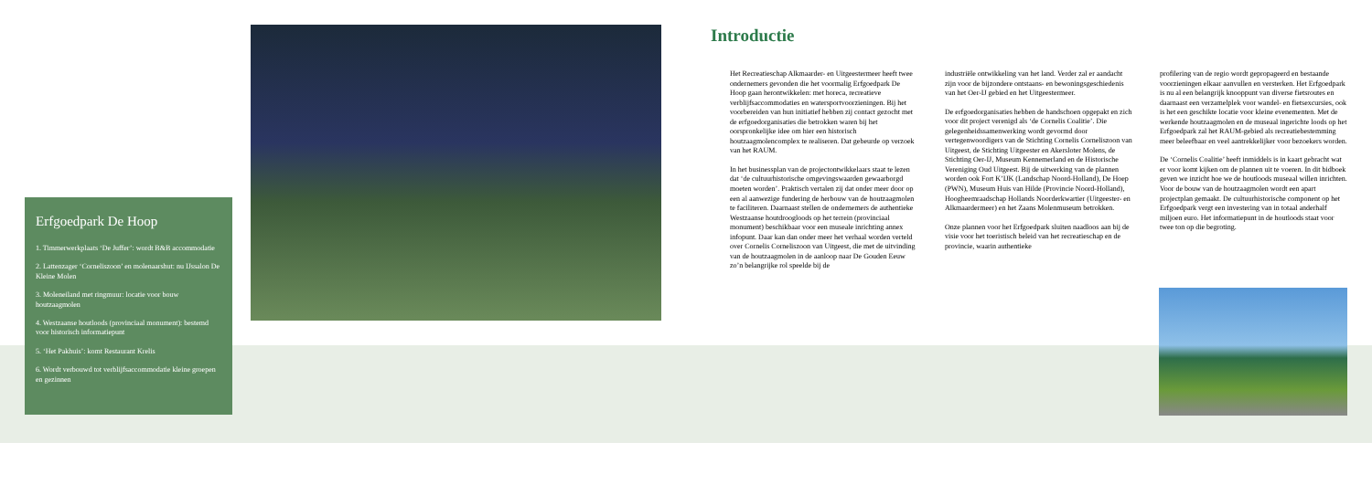Erfgoedpark De Hoop
1. Timmerwerkplaats ‘De Juffer’: wordt B&B accommodatie
2. Lattenzager ‘Corneliszoon’ en molenaarshut: nu IJssalon De Kleine Molen
3. Moleneiland met ringmuur: locatie voor bouw houtzaagmolen
4. Westzaanse houtloods (provinciaal monument): bestemd voor historisch informatiepunt
5. ‘Het Pakhuis’: komt Restaurant Krelis
6. Wordt verbouwd tot verblijfsaccommodatie kleine groepen en gezinnen
Introductie
Het Recreatieschap Alkmaarder- en Uitgeestermeer heeft twee ondernemers gevonden die het voormalig Erfgoedpark De Hoop gaan herontwikkelen: met horeca, recreatieve verblijfsaccommodaties en watersportvoorzieningen. Bij het voorbereiden van hun initiatief hebben zij contact gezocht met de erfgoedorganisaties die betrokken waren bij het oorspronkelijke idee om hier een historisch houtzaagmolencomplex te realiseren. Dat gebeurde op verzoek van het RAUM.
In het businessplan van de projectontwikkelaars staat te lezen dat ‘de cultuurhistorische omgevingswaarden gewaarborgd moeten worden’. Praktisch vertalen zij dat onder meer door op een al aanwezige fundering de herbouw van de houtzaagmolen te faciliteren. Daarnaast stellen de ondernemers de authentieke Westzaanse houtdroogloods op het terrein (provinciaal monument) beschikbaar voor een museale inrichting annex infopunt. Daar kan dan onder meer het verhaal worden verteld over Cornelis Corneliszoon van Uitgeest, die met de uitvinding van de houtzaagmolen in de aanloop naar De Gouden Eeuw zo’n belangrijke rol speelde bij de
industriële ontwikkeling van het land. Verder zal er aandacht zijn voor de bijzondere ontstaans- en bewoningsgeschiedenis van het Oer-IJ gebied en het Uitgeestermeer.
De erfgoedorganisaties hebben de handschoen opgepakt en zich voor dit project verenigd als ‘de Cornelis Coalitie’. Die gelegenheidssamenwerking wordt gevormd door vertegenwoordigers van de Stichting Cornelis Corneliszoon van Uitgeest, de Stichting Uitgeester en Akersloter Molens, de Stichting Oer-IJ, Museum Kennemerland en de Historische Vereniging Oud Uitgeest. Bij de uitwerking van de plannen worden ook Fort K’IJK (Landschap Noord-Holland), De Hoep (PWN), Museum Huis van Hilde (Provincie Noord-Holland), Hoogheemraadschap Hollands Noorderkwartier (Uitgeester- en Alkmaardermeer) en het Zaans Molenmuseum betrokken.
Onze plannen voor het Erfgoedpark sluiten naadloos aan bij de visie voor het toeristisch beleid van het recreatieschap en de provincie, waarin authentieke
profilering van de regio wordt gepropageerd en bestaande voorzieningen elkaar aanvullen en versterken. Het Erfgoedpark is nu al een belangrijk knooppunt van diverse fietsroutes en daarnaast een verzamelplek voor wandel- en fietsexcursies, ook is het een geschikte locatie voor kleine evenementen. Met de werkende houtzaagmolen en de museaal ingerichte loods op het Erfgoedpark zal het RAUM-gebied als recreatiebestemming meer beleefbaar en veel aantrekkelijker voor bezoekers worden.
De ‘Cornelis Coalitie’ heeft inmiddels is in kaart gebracht wat er voor komt kijken om de plannen uit te voeren. In dit bidboek geven we inzicht hoe we de houtloods museaal willen inrichten. Voor de bouw van de houtzaagmolen wordt een apart projectplan gemaakt. De cultuurhistorische component op het Erfgoedpark vergt een investering van in totaal anderhalf miljoen euro. Het informatiepunt in de houtloods staat voor twee ton op die begroting.